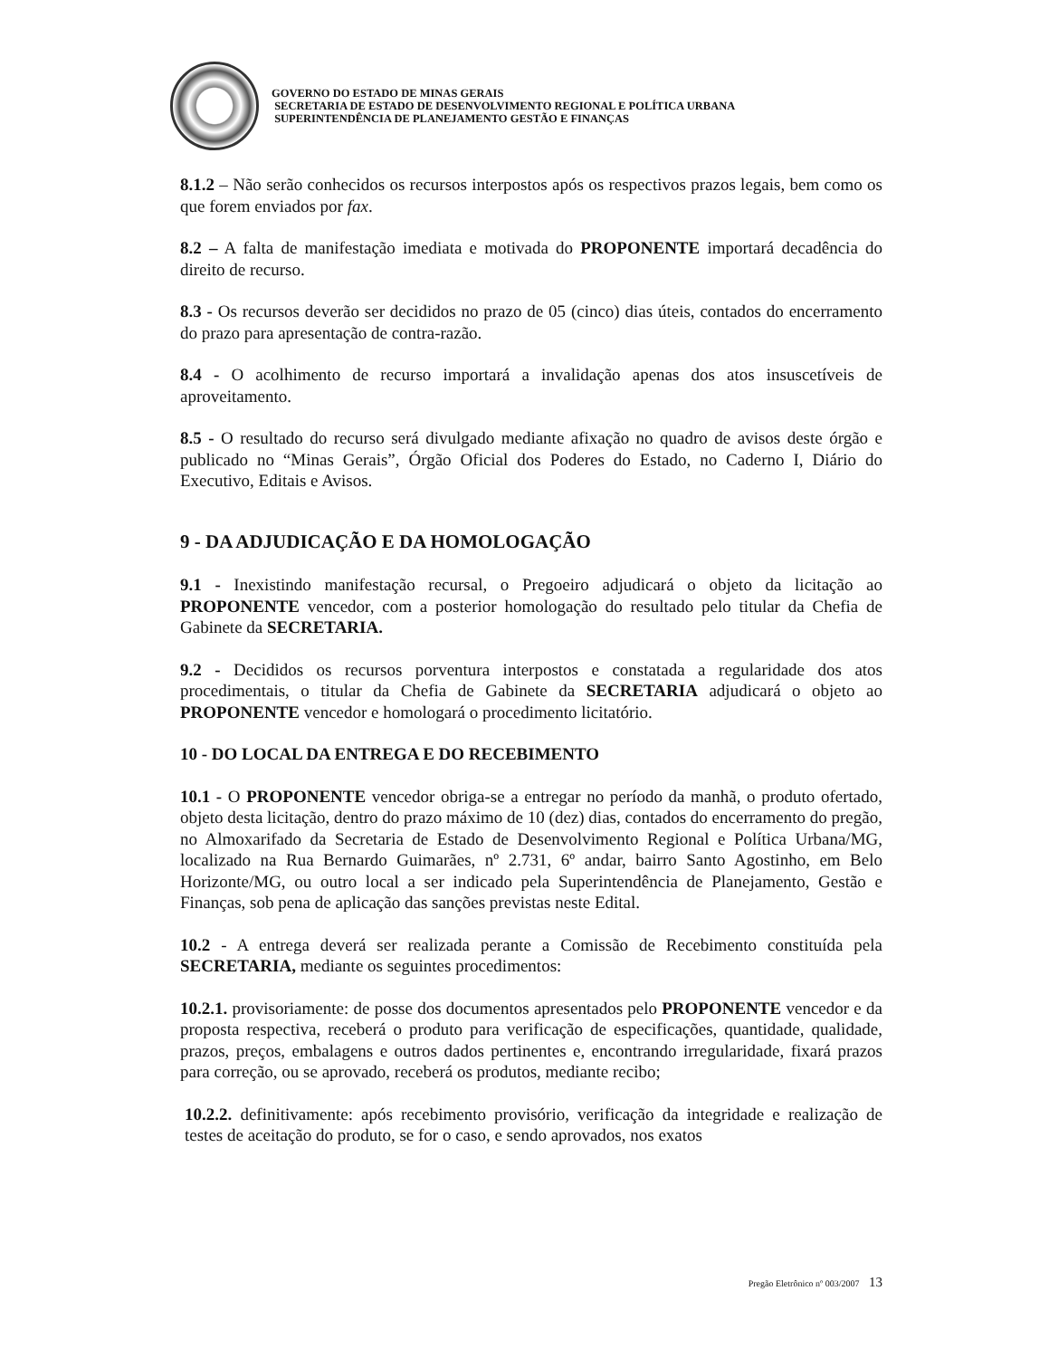GOVERNO DO ESTADO DE MINAS GERAIS
SECRETARIA DE ESTADO DE DESENVOLVIMENTO REGIONAL E POLÍTICA URBANA
SUPERINTENDÊNCIA DE PLANEJAMENTO GESTÃO E FINANÇAS
8.1.2 – Não serão conhecidos os recursos interpostos após os respectivos prazos legais, bem como os que forem enviados por fax.
8.2 – A falta de manifestação imediata e motivada do PROPONENTE importará decadência do direito de recurso.
8.3 - Os recursos deverão ser decididos no prazo de 05 (cinco) dias úteis, contados do encerramento do prazo para apresentação de contra-razão.
8.4 - O acolhimento de recurso importará a invalidação apenas dos atos insuscetíveis de aproveitamento.
8.5 - O resultado do recurso será divulgado mediante afixação no quadro de avisos deste órgão e publicado no “Minas Gerais”, Órgão Oficial dos Poderes do Estado, no Caderno I, Diário do Executivo, Editais e Avisos.
9 - DA ADJUDICAÇÃO E DA HOMOLOGAÇÃO
9.1 - Inexistindo manifestação recursal, o Pregoeiro adjudicará o objeto da licitação ao PROPONENTE vencedor, com a posterior homologação do resultado pelo titular da Chefia de Gabinete da SECRETARIA.
9.2 - Decididos os recursos porventura interpostos e constatada a regularidade dos atos procedimentais, o titular da Chefia de Gabinete da SECRETARIA adjudicará o objeto ao PROPONENTE vencedor e homologará o procedimento licitatório.
10 - DO LOCAL DA ENTREGA E DO RECEBIMENTO
10.1 - O PROPONENTE vencedor obriga-se a entregar no período da manhã, o produto ofertado, objeto desta licitação, dentro do prazo máximo de 10 (dez) dias, contados do encerramento do pregão, no Almoxarifado da Secretaria de Estado de Desenvolvimento Regional e Política Urbana/MG, localizado na Rua Bernardo Guimarães, nº 2.731, 6º andar, bairro Santo Agostinho, em Belo Horizonte/MG, ou outro local a ser indicado pela Superintendência de Planejamento, Gestão e Finanças, sob pena de aplicação das sanções previstas neste Edital.
10.2 - A entrega deverá ser realizada perante a Comissão de Recebimento constituída pela SECRETARIA, mediante os seguintes procedimentos:
10.2.1. provisoriamente: de posse dos documentos apresentados pelo PROPONENTE vencedor e da proposta respectiva, receberá o produto para verificação de especificações, quantidade, qualidade, prazos, preços, embalagens e outros dados pertinentes e, encontrando irregularidade, fixará prazos para correção, ou se aprovado, receberá os produtos, mediante recibo;
10.2.2. definitivamente: após recebimento provisório, verificação da integridade e realização de testes de aceitação do produto, se for o caso, e sendo aprovados, nos exatos
Pregão Eletrônico nº 003/2007 13